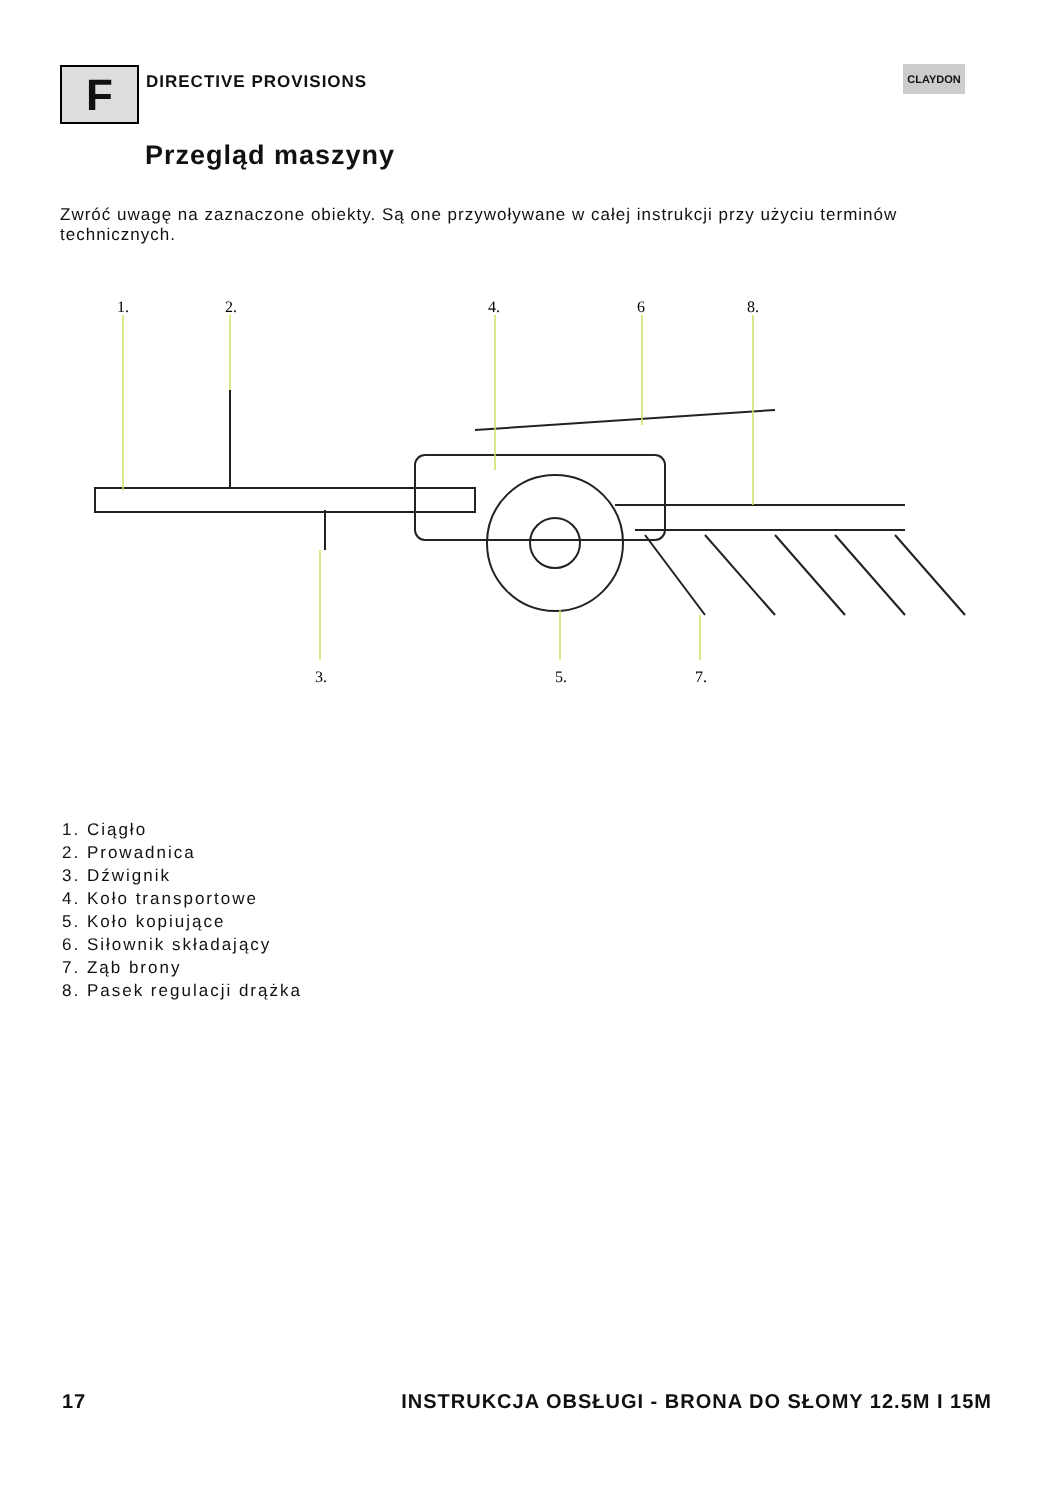F DIRECTIVE PROVISIONS
CLAYDON
Przegląd maszyny
Zwróć uwagę na zaznaczone obiekty. Są one przywoływane w całej instrukcji przy użyciu terminów technicznych.
1.
2.
4.
6
8.
3.
5.
7.
1. Ciągło
2. Prowadnica
3. Dźwignik
4. Koło transportowe
5. Koło kopiujące
6. Siłownik składający
7. Ząb brony
8. Pasek regulacji drążka
17 INSTRUKCJA OBSŁUGI - BRONA DO SŁOMY 12.5M I 15M